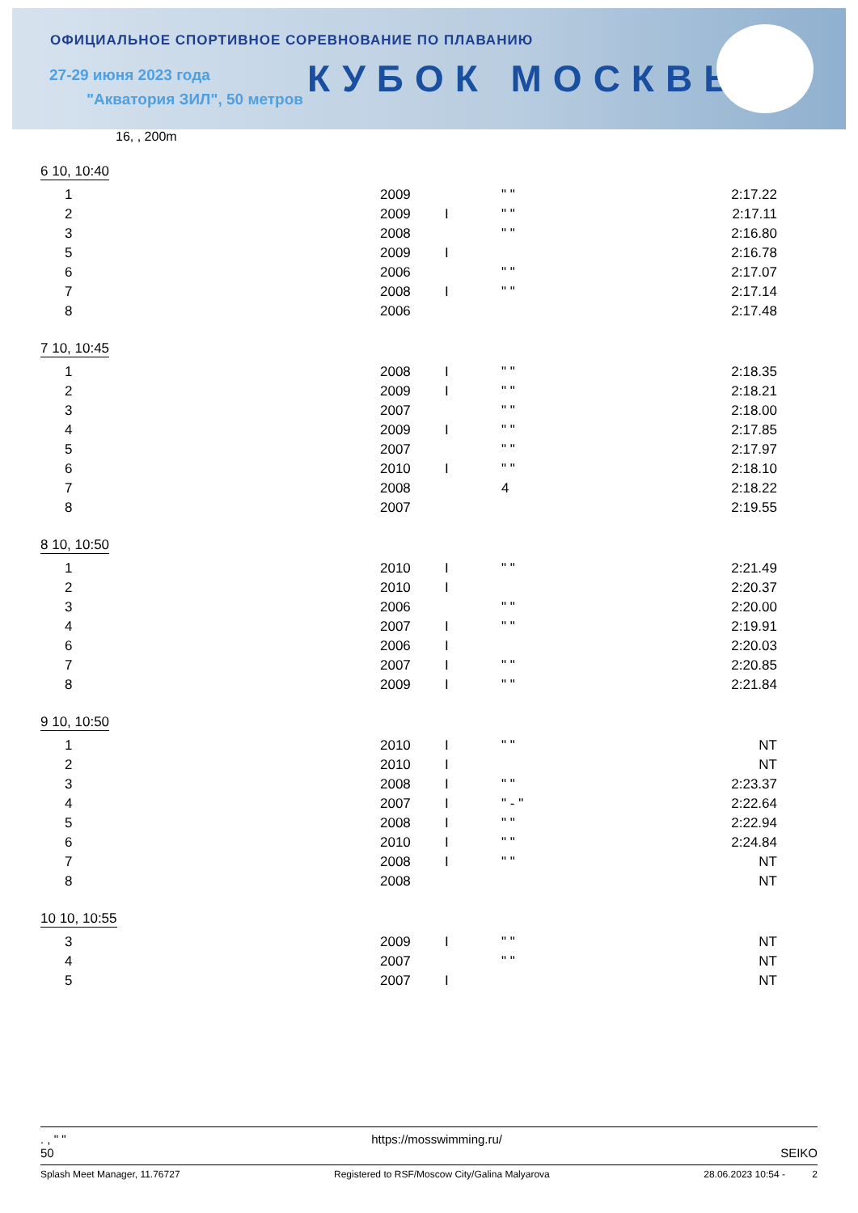ОФИЦИАЛЬНОЕ СПОРТИВНОЕ СОРЕВНОВАНИЕ ПО ПЛАВАНИЮ
27-29 июня 2023 года
"Акватория ЗИЛ", 50 метров КУБОК МОСКВЫ
16, , 200m
6 10, 10:40
| 1 | 2009 | | " " | 2:17.22 |
| 2 | 2009 | I | " " | 2:17.11 |
| 3 | 2008 | | " " | 2:16.80 |
| 5 | 2009 | I | | 2:16.78 |
| 6 | 2006 | | " " | 2:17.07 |
| 7 | 2008 | I | " " | 2:17.14 |
| 8 | 2006 | | | 2:17.48 |
7 10, 10:45
| 1 | 2008 | I | " " | 2:18.35 |
| 2 | 2009 | I | " " | 2:18.21 |
| 3 | 2007 | | " " | 2:18.00 |
| 4 | 2009 | I | " " | 2:17.85 |
| 5 | 2007 | | " " | 2:17.97 |
| 6 | 2010 | I | " " | 2:18.10 |
| 7 | 2008 | | 4 | 2:18.22 |
| 8 | 2007 | | | 2:19.55 |
8 10, 10:50
| 1 | 2010 | I | " " | 2:21.49 |
| 2 | 2010 | I | | 2:20.37 |
| 3 | 2006 | | " " | 2:20.00 |
| 4 | 2007 | I | " " | 2:19.91 |
| 6 | 2006 | I | | 2:20.03 |
| 7 | 2007 | I | " " | 2:20.85 |
| 8 | 2009 | I | " " | 2:21.84 |
9 10, 10:50
| 1 | 2010 | I | " " | NT |
| 2 | 2010 | I | | NT |
| 3 | 2008 | I | " " | 2:23.37 |
| 4 | 2007 | I | " - " | 2:22.64 |
| 5 | 2008 | I | " " | 2:22.94 |
| 6 | 2010 | I | " " | 2:24.84 |
| 7 | 2008 | I | " " | NT |
| 8 | 2008 | | | NT |
10 10, 10:55
| 3 | 2009 | I | " " | NT |
| 4 | 2007 | | " " | NT |
| 5 | 2007 | I | | NT |
. , " " https://mosswimming.ru/
50 SEIKO
Splash Meet Manager, 11.76727 Registered to RSF/Moscow City/Galina Malyarova 28.06.2023 10:54 - 2